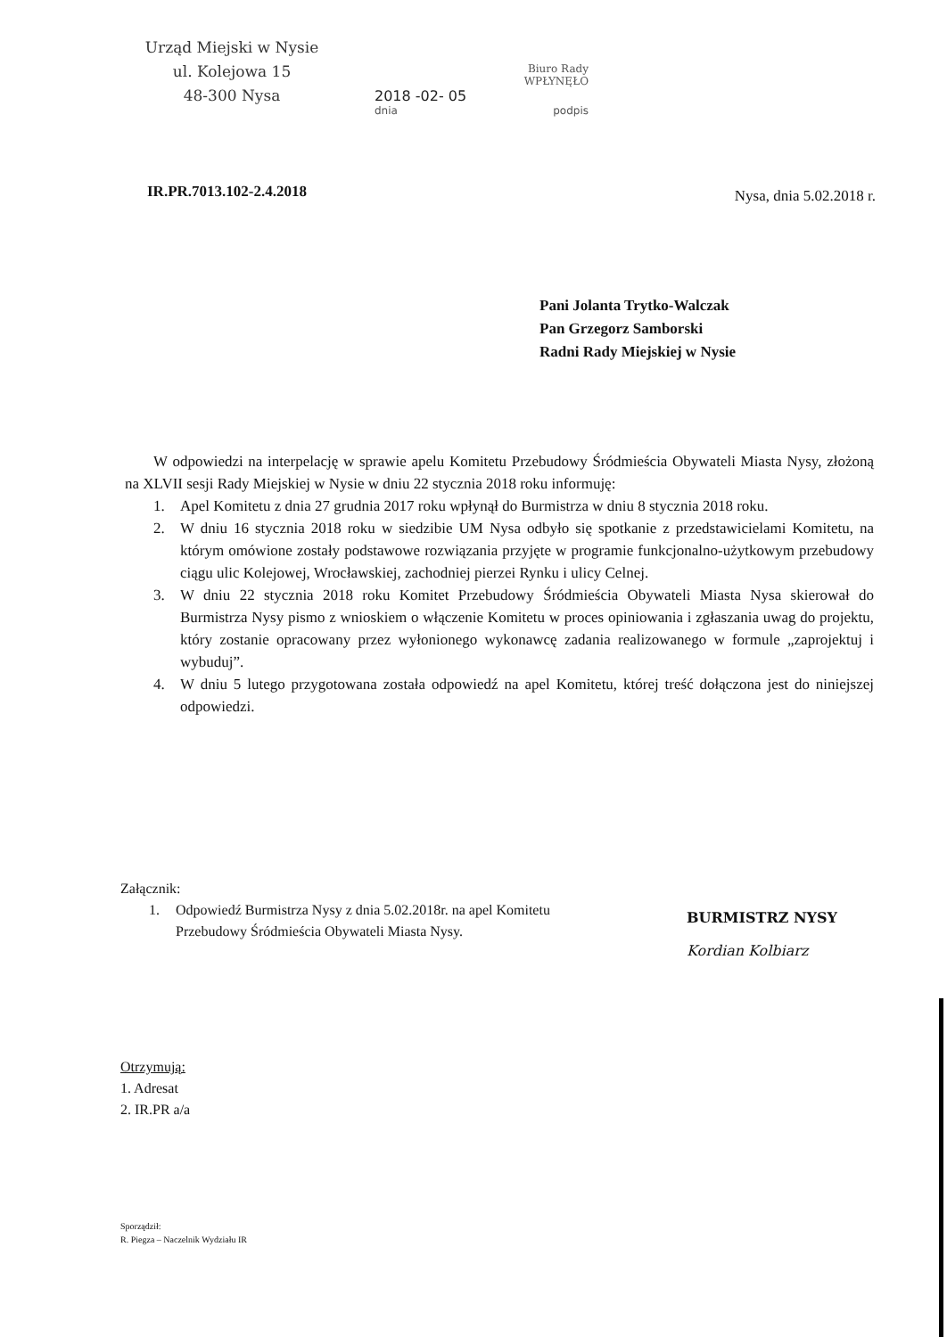Urząd Miejski w Nysie
ul. Kolejowa 15
48-300 Nysa
Biuro Rady
WPŁYNĘŁO
2018 -02- 05
dnia podpis
IR.PR.7013.102-2.4.2018 Nysa, dnia 5.02.2018 r.
Pani Jolanta Trytko-Walczak
Pan Grzegorz Samborski
Radni Rady Miejskiej w Nysie
W odpowiedzi na interpelację w sprawie apelu Komitetu Przebudowy Śródmieścia Obywateli Miasta Nysy, złożoną na XLVII sesji Rady Miejskiej w Nysie w dniu 22 stycznia 2018 roku informuję:
1. Apel Komitetu z dnia 27 grudnia 2017 roku wpłynął do Burmistrza w dniu 8 stycznia 2018 roku.
2. W dniu 16 stycznia 2018 roku w siedzibie UM Nysa odbyło się spotkanie z przedstawicielami Komitetu, na którym omówione zostały podstawowe rozwiązania przyjęte w programie funkcjonalno-użytkowym przebudowy ciągu ulic Kolejowej, Wrocławskiej, zachodniej pierzei Rynku i ulicy Celnej.
3. W dniu 22 stycznia 2018 roku Komitet Przebudowy Śródmieścia Obywateli Miasta Nysa skierował do Burmistrza Nysy pismo z wnioskiem o włączenie Komitetu w proces opiniowania i zgłaszania uwag do projektu, który zostanie opracowany przez wyłonionego wykonawcę zadania realizowanego w formule „zaprojektuj i wybuduj”.
4. W dniu 5 lutego przygotowana została odpowiedź na apel Komitetu, której treść dołączona jest do niniejszej odpowiedzi.
Załącznik:
1. Odpowiedź Burmistrza Nysy z dnia 5.02.2018r. na apel Komitetu Przebudowy Śródmieścia Obywateli Miasta Nysy.
BURMISTRZ NYSY
Kordian Kolbiarz
Otrzymują:
1. Adresat
2. IR.PR a/a
Sporządził:
R. Piegza – Naczelnik Wydziału IR